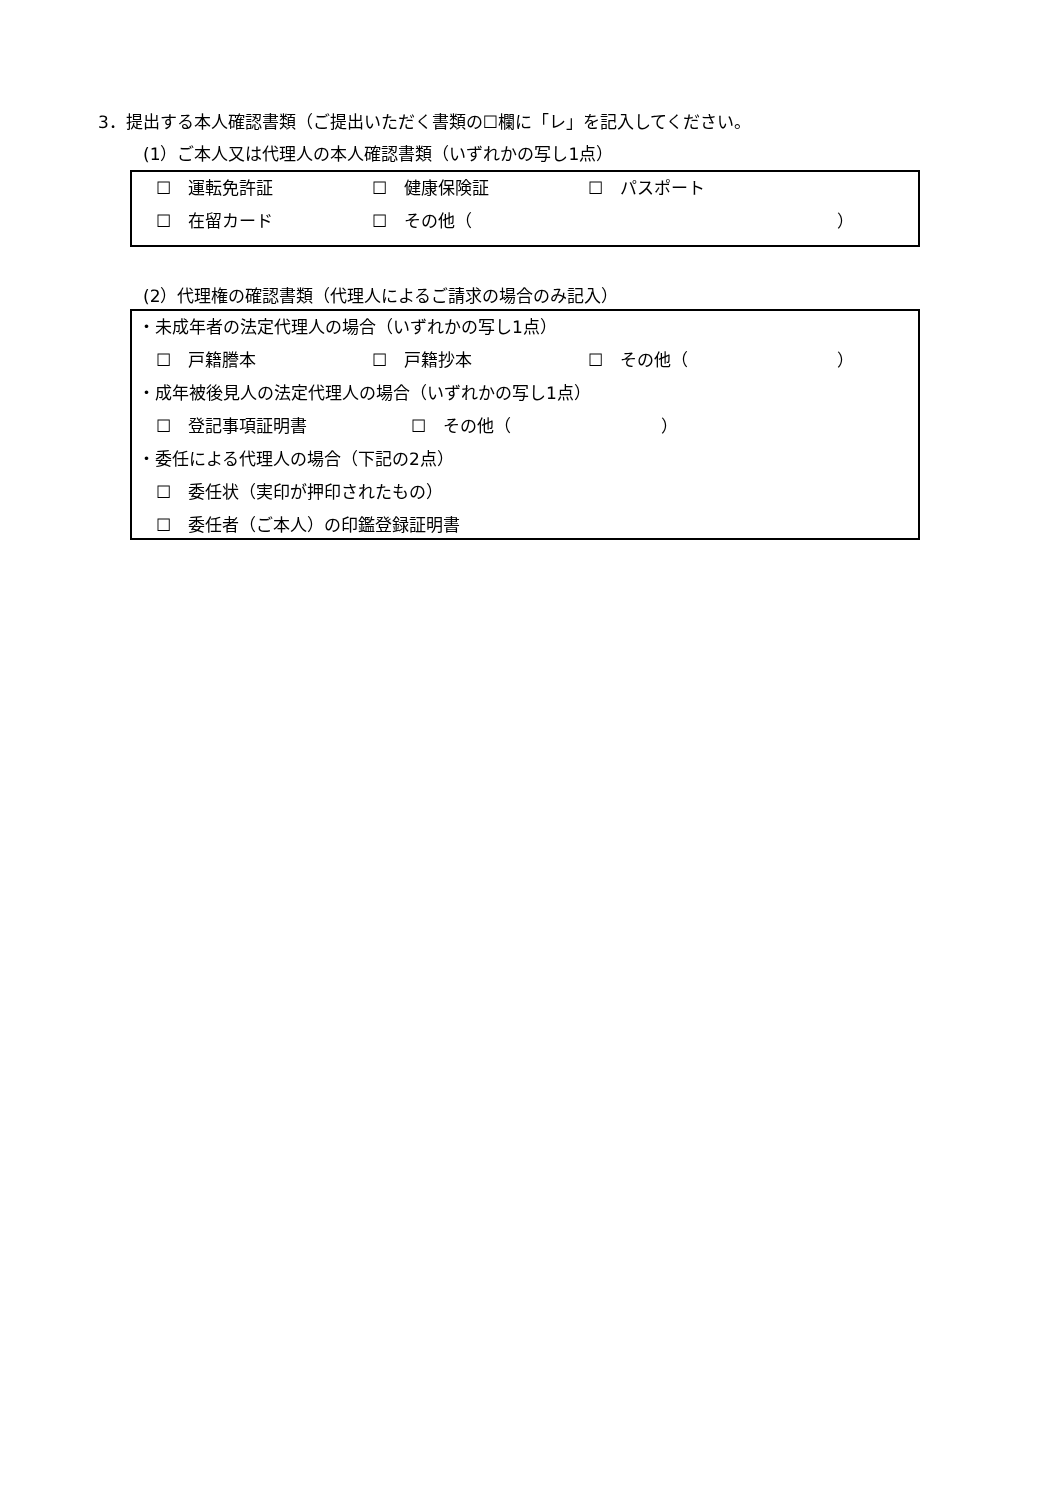3．提出する本人確認書類（ご提出いただく書類の☐欄に「レ」を記入してください。
(1）ご本人又は代理人の本人確認書類（いずれかの写し1点）
☐　運転免許証 ☐　健康保険証 ☐　パスポート
☐　在留カード ☐　その他（ ）
(2）代理権の確認書類（代理人によるご請求の場合のみ記入）
・未成年者の法定代理人の場合（いずれかの写し1点）
☐　戸籍謄本 ☐　戸籍抄本 ☐　その他（ ）
・成年被後見人の法定代理人の場合（いずれかの写し1点）
☐　登記事項証明書 ☐　その他（ ）
・委任による代理人の場合（下記の2点）
☐　委任状（実印が押印されたもの）
☐　委任者（ご本人）の印鑑登録証明書